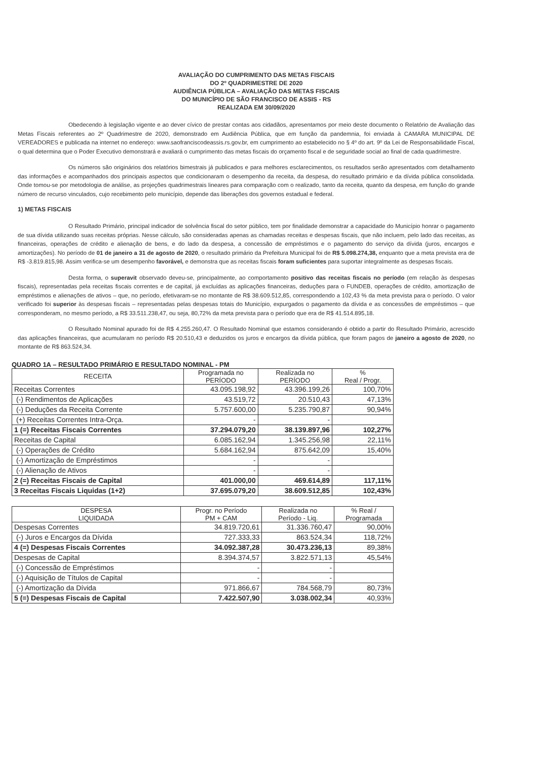AVALIAÇÃO DO CUMPRIMENTO DAS METAS FISCAIS
DO 2º QUADRIMESTRE DE 2020
AUDIÊNCIA PÚBLICA – AVALIAÇÃO DAS METAS FISCAIS
DO MUNICÍPIO DE SÃO FRANCISCO DE ASSIS - RS
REALIZADA EM 30/09/2020
Obedecendo à legislação vigente e ao dever cívico de prestar contas aos cidadãos, apresentamos por meio deste documento o Relatório de Avaliação das Metas Fiscais referentes ao 2º Quadrimestre de 2020, demonstrado em Audiência Pública, que em função da pandemnia, foi enviada à CAMARA MUNICIPAL DE VEREADORES e publicada na internet no endereço: www.saofranciscodeassis.rs.gov.br, em cumprimento ao estabelecido no § 4º do art. 9º da Lei de Responsabilidade Fiscal, o qual determina que o Poder Executivo demonstrará e avaliará o cumprimento das metas fiscais do orçamento fiscal e de seguridade social ao final de cada quadrimestre.
Os números são originários dos relatórios bimestrais já publicados e para melhores esclarecimentos, os resultados serão apresentados com detalhamento das informações e acompanhados dos principais aspectos que condicionaram o desempenho da receita, da despesa, do resultado primário e da dívida pública consolidada. Onde tomou-se por metodologia de análise, as projeções quadrimestrais lineares para comparação com o realizado, tanto da receita, quanto da despesa, em função do grande número de recurso vinculados, cujo recebimento pelo município, depende das liberações dos governos estadual e federal.
1) METAS FISCAIS
O Resultado Primário, principal indicador de solvência fiscal do setor público, tem por finalidade demonstrar a capacidade do Município honrar o pagamento de sua dívida utilizando suas receitas próprias. Nesse cálculo, são consideradas apenas as chamadas receitas e despesas fiscais, que não incluem, pelo lado das receitas, as financeiras, operações de crédito e alienação de bens, e do lado da despesa, a concessão de empréstimos e o pagamento do serviço da dívida (juros, encargos e amortizações). No período de 01 de janeiro a 31 de agosto de 2020, o resultado primário da Prefeitura Municipal foi de R$ 5.098.274,38, enquanto que a meta prevista era de R$ -3.819.815,98. Assim verifica-se um desempenho favorável, e demonstra que as receitas fiscais foram suficientes para suportar integralmente as despesas fiscais.
Desta forma, o superavit observado deveu-se, principalmente, ao comportamento positivo das receitas fiscais no período (em relação às despesas fiscais), representadas pela receitas fiscais correntes e de capital, já excluídas as aplicações financeiras, deduções para o FUNDEB, operações de crédito, amortização de empréstimos e alienações de ativos – que, no período, efetivaram-se no montante de R$ 38.609.512,85, correspondendo a 102,43 % da meta prevista para o período. O valor verificado foi superior às despesas fiscais – representadas pelas despesas totais do Município, expurgados o pagamento da dívida e as concessões de empréstimos – que corresponderam, no mesmo período, a R$ 33.511.238,47, ou seja, 80,72% da meta prevista para o período que era de R$ 41.514.895,18.
O Resultado Nominal apurado foi de R$ 4.255.260,47. O Resultado Nominal que estamos considerando é obtido a partir do Resultado Primário, acrescido das aplicações financeiras, que acumularam no período R$ 20.510,43 e deduzidos os juros e encargos da dívida pública, que foram pagos de janeiro a agosto de 2020, no montante de R$ 863.524,34.
QUADRO 1A – RESULTADO PRIMÁRIO E RESULTADO NOMINAL - PM
| RECEITA | Programada no PERÍODO | Realizada no PERÍODO | % Real / Progr. |
| --- | --- | --- | --- |
| Receitas Correntes | 43.095.198,92 | 43.396.199,26 | 100,70% |
| (-) Rendimentos de Aplicações | 43.519,72 | 20.510,43 | 47,13% |
| (-) Deduções da Receita Corrente | 5.757.600,00 | 5.235.790,87 | 90,94% |
| (+) Receitas Correntes Intra-Orça. | - | - | |
| 1 (=) Receitas Fiscais Correntes | 37.294.079,20 | 38.139.897,96 | 102,27% |
| Receitas de Capital | 6.085.162,94 | 1.345.256,98 | 22,11% |
| (-) Operações de Crédito | 5.684.162,94 | 875.642,09 | 15,40% |
| (-) Amortização de Empréstimos | - | - | |
| (-) Alienação de Ativos | - | - | |
| 2 (=) Receitas Fiscais de Capital | 401.000,00 | 469.614,89 | 117,11% |
| 3 Receitas Fiscais Liquidas (1+2) | 37.695.079,20 | 38.609.512,85 | 102,43% |
| DESPESA LIQUIDADA | Progr. no Período PM + CAM | Realizada no Período - Liq. | % Real / Programada |
| --- | --- | --- | --- |
| Despesas Correntes | 34.819.720,61 | 31.336.760,47 | 90,00% |
| (-) Juros e Encargos da Dívida | 727.333,33 | 863.524,34 | 118,72% |
| 4 (=) Despesas Fiscais Correntes | 34.092.387,28 | 30.473.236,13 | 89,38% |
| Despesas de Capital | 8.394.374,57 | 3.822.571,13 | 45,54% |
| (-) Concessão de Empréstimos | - | - | |
| (-) Aquisição de Títulos de Capital | - | - | |
| (-) Amortização da Dívida | 971.866,67 | 784.568,79 | 80,73% |
| 5 (=) Despesas Fiscais de Capital | 7.422.507,90 | 3.038.002,34 | 40,93% |